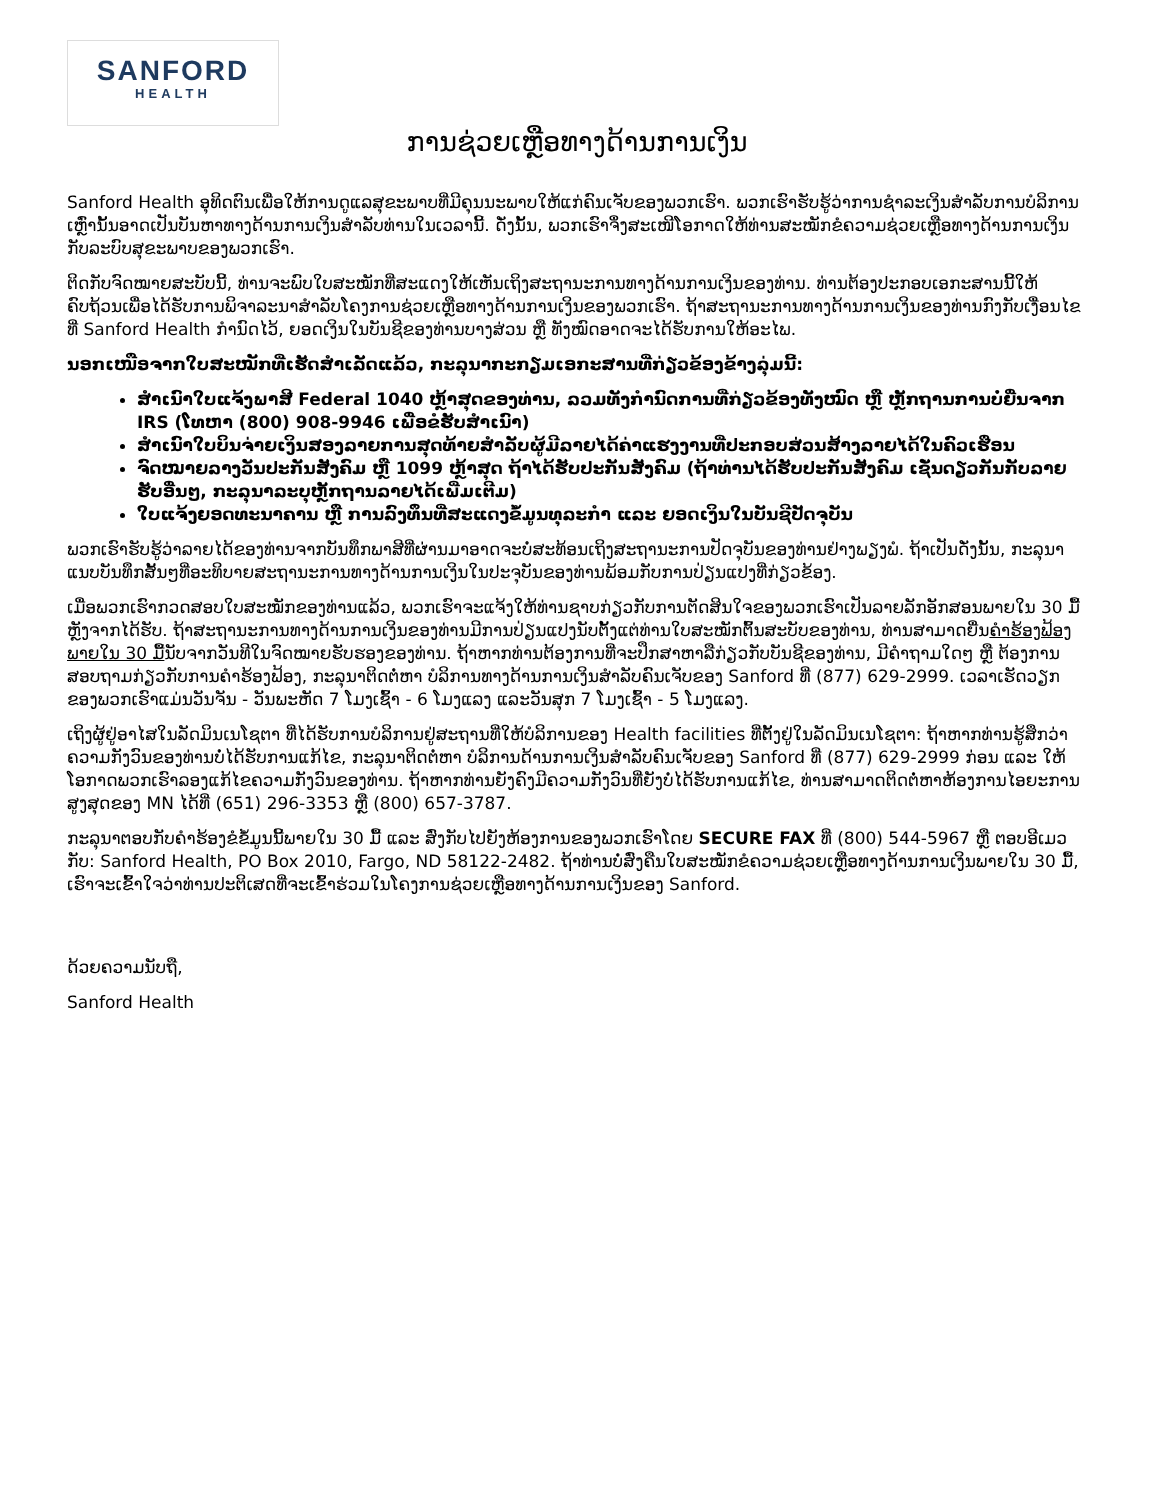SANFORD
HEALTH
ການຊ່ວຍເຫຼືອທາງດ້ານການເງິນ
Sanford Health ອຸທິດຕົນເພື່ອໃຫ້ການດູແລສຸຂະພາບທີ່ມີຄຸນນະພາບໃຫ້ແກ່ຄົນເຈັບຂອງພວກເຮົາ. ພວກເຮົາຮັບຮູ້ວ່າການຊໍາລະເງິນສໍາລັບການບໍລິການເຫຼົ່ານັ້ນອາດເປັນບັນຫາທາງດ້ານການເງິນສໍາລັບທ່ານໃນເວລານີ້. ດັ່ງນັ້ນ, ພວກເຮົາຈຶ່ງສະເໜີໂອກາດໃຫ້ທ່ານສະໝັກຂໍຄວາມຊ່ວຍເຫຼືອທາງດ້ານການເງິນກັບລະບົບສຸຂະພາບຂອງພວກເຮົາ.
ຕິດກັບຈົດໝາຍສະບັບນີ້, ທ່ານຈະພົບໃບສະໝັກທີ່ສະແດງໃຫ້ເຫັນເຖິງສະຖານະການທາງດ້ານການເງິນຂອງທ່ານ. ທ່ານຕ້ອງປະກອບເອກະສານນີ້ໃຫ້ຄົບຖ້ວນເພື່ອໄດ້ຮັບການພິຈາລະນາສໍາລັບໂຄງການຊ່ວຍເຫຼືອທາງດ້ານການເງິນຂອງພວກເຮົາ. ຖ້າສະຖານະການທາງດ້ານການເງິນຂອງທ່ານກົງກັບເງື່ອນໄຂທີ່ Sanford Health ກໍານົດໄວ້, ຍອດເງິນໃນບັນຊີຂອງທ່ານບາງສ່ວນ ຫຼື ທັງໝົດອາດຈະໄດ້ຮັບການໃຫ້ອະໄພ.
ນອກເໜືອຈາກໃບສະໝັກທີ່ເຮັດສໍາເລັດແລ້ວ, ກະລຸນາກະກຽມເອກະສານທີ່ກ່ຽວຂ້ອງຂ້າງລຸ່ມນີ້:
ສໍາເນົາໃບແຈ້ງພາສີ Federal 1040 ຫຼ້າສຸດຂອງທ່ານ, ລວມທັງກໍານົດການທີ່ກ່ຽວຂ້ອງທັງໝົດ ຫຼື ຫຼັກຖານການບໍ່ຍື່ນຈາກ IRS (ໂທຫາ (800) 908-9946 ເພື່ອຂໍຮັບສໍາເນົາ)
ສໍາເນົາໃບບິນຈ່າຍເງິນສອງລາຍການສຸດທ້າຍສໍາລັບຜູ້ມີລາຍໄດ້ຄ່າແຮງງານທີ່ປະກອບສ່ວນສ້າງລາຍໄດ້ໃນຄົວເຮືອນ
ຈົດໝາຍລາງວັນປະກັນສັງຄົມ ຫຼື 1099 ຫຼ້າສຸດ ຖ້າໄດ້ຮັບປະກັນສັງຄົມ (ຖ້າທ່ານໄດ້ຮັບປະກັນສັງຄົມ ເຊັ່ນດຽວກັນກັບລາຍຮັບອື່ນໆ, ກະລຸນາລະບຸຫຼັກຖານລາຍໄດ້ເພີ່ມເຕີມ)
ໃບແຈ້ງຍອດທະນາຄານ ຫຼື ການລົງທຶນທີ່ສະແດງຂໍ້ມູນທຸລະກໍາ ແລະ ຍອດເງິນໃນບັນຊີປັດຈຸບັນ
ພວກເຮົາຮັບຮູ້ວ່າລາຍໄດ້ຂອງທ່ານຈາກບັນທຶກພາສີທີ່ຜ່ານມາອາດຈະບໍ່ສະທ້ອນເຖິງສະຖານະການປັດຈຸບັນຂອງທ່ານຢ່າງພຽງພໍ. ຖ້າເປັນດັ່ງນັ້ນ, ກະລຸນາແນບບັນທຶກສັ້ນໆທີ່ອະທິບາຍສະຖານະການທາງດ້ານການເງິນໃນປະຈຸບັນຂອງທ່ານພ້ອມກັບການປ່ຽນແປງທີ່ກ່ຽວຂ້ອງ.
ເມື່ອພວກເຮົາກວດສອບໃບສະໝັກຂອງທ່ານແລ້ວ, ພວກເຮົາຈະແຈ້ງໃຫ້ທ່ານຊາບກ່ຽວກັບການຕັດສິນໃຈຂອງພວກເຮົາເປັນລາຍລັກອັກສອນພາຍໃນ 30 ມື້ຫຼັງຈາກໄດ້ຮັບ. ຖ້າສະຖານະການທາງດ້ານການເງິນຂອງທ່ານມີການປ່ຽນແປງນັບຕັ້ງແຕ່ທ່ານໃບສະໝັກຕົ້ນສະບັບຂອງທ່ານ, ທ່ານສາມາດຍື່ນຄໍາຮ້ອງຟ້ອງພາຍໃນ 30 ມື້ນັບຈາກວັນທີໃນຈົດໝາຍຮັບຮອງຂອງທ່ານ. ຖ້າຫາກທ່ານຕ້ອງການທີ່ຈະປຶກສາຫາລືກ່ຽວກັບບັນຊີຂອງທ່ານ, ມີຄໍາຖາມໃດໆ ຫຼື ຕ້ອງການສອບຖາມກ່ຽວກັບການຄໍາຮ້ອງຟ້ອງ, ກະລຸນາຕິດຕໍ່ຫາ ບໍລິການທາງດ້ານການເງິນສໍາລັບຄົນເຈັບຂອງ Sanford ທີ່ (877) 629-2999. ເວລາເຮັດວຽກຂອງພວກເຮົາແມ່ນວັນຈັນ - ວັນພະຫັດ 7 ໂມງເຊົ້າ - 6 ໂມງແລງ ແລະວັນສຸກ 7 ໂມງເຊົ້າ - 5 ໂມງແລງ.
ເຖິງຜູ້ຢູ່ອາໄສໃນລັດມິນເນໂຊຕາ ທີ່ໄດ້ຮັບການບໍລິການຢູ່ສະຖານທີ່ໃຫ້ບໍລິການຂອງ Health facilities ທີ່ຕັ້ງຢູ່ໃນລັດມິນເນໂຊຕາ: ຖ້າຫາກທ່ານຮູ້ສຶກວ່າຄວາມກັງວົນຂອງທ່ານບໍ່ໄດ້ຮັບການແກ້ໄຂ, ກະລຸນາຕິດຕໍ່ຫາ ບໍລິການດ້ານການເງິນສໍາລັບຄົນເຈັບຂອງ Sanford ທີ່ (877) 629-2999 ກ່ອນ ແລະ ໃຫ້ໂອກາດພວກເຮົາລອງແກ້ໄຂຄວາມກັງວົນຂອງທ່ານ. ຖ້າຫາກທ່ານຍັງຄົງມີຄວາມກັງວົນທີ່ຍັງບໍ່ໄດ້ຮັບການແກ້ໄຂ, ທ່ານສາມາດຕິດຕໍ່ຫາຫ້ອງການໄອຍະການສູງສຸດຂອງ MN ໄດ້ທີ່ (651) 296-3353 ຫຼື (800) 657-3787.
ກະລຸນາຕອບກັບຄໍາຮ້ອງຂໍຂໍ້ມູນນີ້ພາຍໃນ 30 ມື້ ແລະ ສົ່ງກັບໄປຍັງຫ້ອງການຂອງພວກເຮົາໂດຍ SECURE FAX ທີ່ (800) 544-5967 ຫຼື ຕອບອີເມວກັບ: Sanford Health, PO Box 2010, Fargo, ND 58122-2482. ຖ້າທ່ານບໍ່ສົ່ງຄືນໃບສະໝັກຂໍຄວາມຊ່ວຍເຫຼືອທາງດ້ານການເງິນພາຍໃນ 30 ມື້, ເຮົາຈະເຂົ້າໃຈວ່າທ່ານປະຕິເສດທີ່ຈະເຂົ້າຮ່ວມໃນໂຄງການຊ່ວຍເຫຼືອທາງດ້ານການເງິນຂອງ Sanford.
ດ້ວຍຄວາມນັບຖື,
Sanford Health